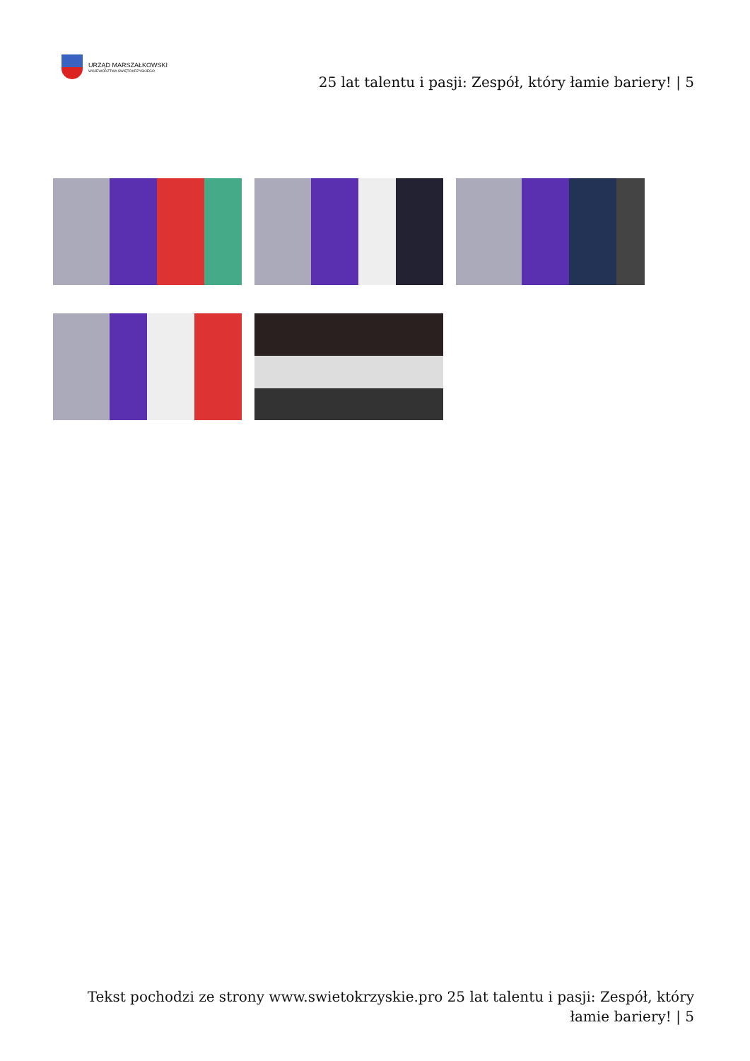URZĄD MARSZAŁKOWSKI
WOJEWÓDZTWA ŚWIĘTOKRZYSKIEGO
25 lat talentu i pasji: Zespół, który łamie bariery! | 5
Tekst pochodzi ze strony www.swietokrzyskie.pro 25 lat talentu i pasji: Zespół, który łamie bariery! | 5